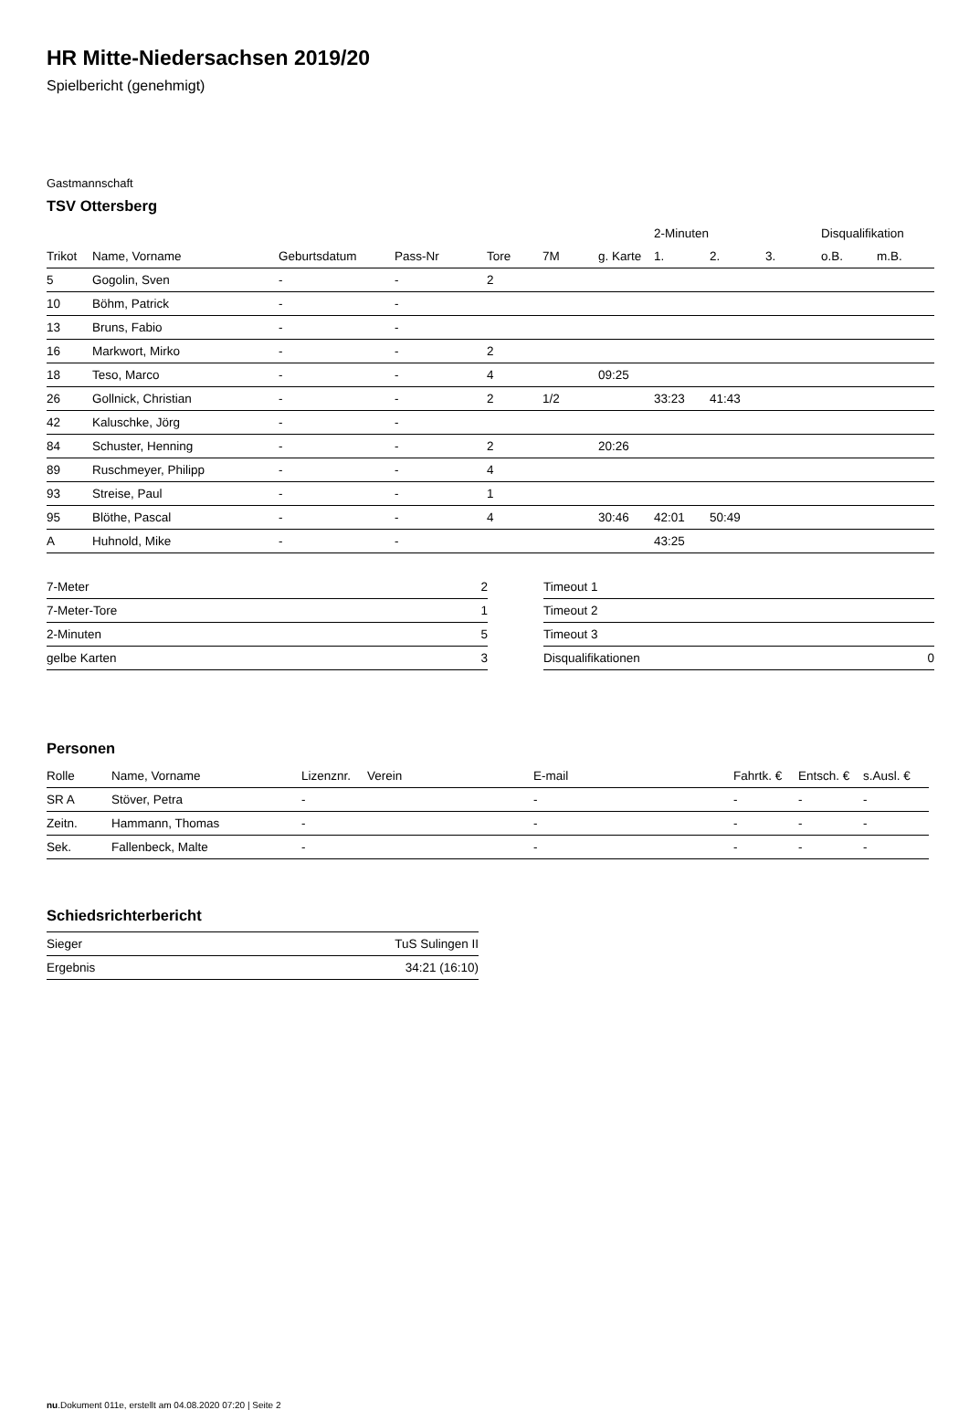HR Mitte-Niedersachsen 2019/20
Spielbericht (genehmigt)
Gastmannschaft
TSV Ottersberg
| | | | | | | | 2-Minuten | | | Disqualifikation | |
| --- | --- | --- | --- | --- | --- | --- | --- | --- | --- | --- | --- |
| Trikot | Name, Vorname | Geburtsdatum | Pass-Nr | Tore | 7M | g. Karte | 1. | 2. | 3. | o.B. | m.B. |
| 5 | Gogolin, Sven | - | - | 2 | | | | | | | |
| 10 | Böhm, Patrick | - | - | | | | | | | | |
| 13 | Bruns, Fabio | - | - | | | | | | | | |
| 16 | Markwort, Mirko | - | - | 2 | | | | | | | |
| 18 | Teso, Marco | - | - | 4 | | 09:25 | | | | | |
| 26 | Gollnick, Christian | - | - | 2 | 1/2 | | 33:23 | 41:43 | | | |
| 42 | Kaluschke, Jörg | - | - | | | | | | | | |
| 84 | Schuster, Henning | - | - | 2 | | 20:26 | | | | | |
| 89 | Ruschmeyer, Philipp | - | - | 4 | | | | | | | |
| 93 | Streise, Paul | - | - | 1 | | | | | | | |
| 95 | Blöthe, Pascal | - | - | 4 | | 30:46 | 42:01 | 50:49 | | | |
| A | Huhnold, Mike | - | - | | | | 43:25 | | | | |
| 7-Meter | 2 |
| 7-Meter-Tore | 1 |
| 2-Minuten | 5 |
| gelbe Karten | 3 |
| Timeout 1 | |
| Timeout 2 | |
| Timeout 3 | |
| Disqualifikationen | 0 |
Personen
| Rolle | Name, Vorname | Lizenznr. | Verein | E-mail | Fahrtk. € | Entsch. € | s.Ausl. € |
| --- | --- | --- | --- | --- | --- | --- | --- |
| SR A | Stöver, Petra | - | | - | - | - | - |
| Zeitn. | Hammann, Thomas | - | | - | - | - | - |
| Sek. | Fallenbeck, Malte | - | | - | - | - | - |
Schiedsrichterbericht
| Sieger | TuS Sulingen II |
| Ergebnis | 34:21 (16:10) |
nu.Dokument 011e, erstellt am 04.08.2020 07:20 | Seite 2